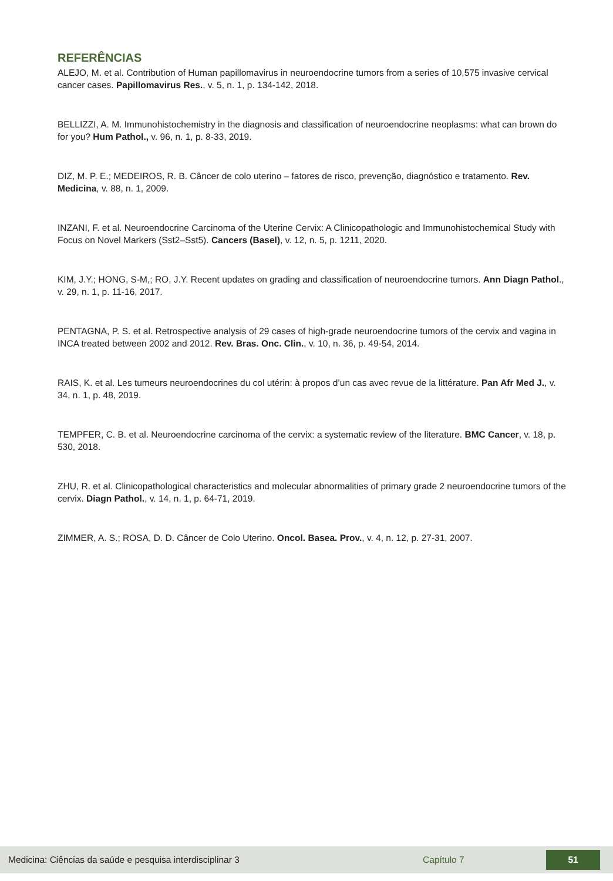REFERÊNCIAS
ALEJO, M. et al. Contribution of Human papillomavirus in neuroendocrine tumors from a series of 10,575 invasive cervical cancer cases. Papillomavirus Res., v. 5, n. 1, p. 134-142, 2018.
BELLIZZI, A. M. Immunohistochemistry in the diagnosis and classification of neuroendocrine neoplasms: what can brown do for you? Hum Pathol., v. 96, n. 1, p. 8-33, 2019.
DIZ, M. P. E.; MEDEIROS, R. B. Câncer de colo uterino – fatores de risco, prevenção, diagnóstico e tratamento. Rev. Medicina, v. 88, n. 1, 2009.
INZANI, F. et al. Neuroendocrine Carcinoma of the Uterine Cervix: A Clinicopathologic and Immunohistochemical Study with Focus on Novel Markers (Sst2–Sst5). Cancers (Basel), v. 12, n. 5, p. 1211, 2020.
KIM, J.Y.; HONG, S-M,; RO, J.Y. Recent updates on grading and classification of neuroendocrine tumors. Ann Diagn Pathol., v. 29, n. 1, p. 11-16, 2017.
PENTAGNA, P. S. et al. Retrospective analysis of 29 cases of high-grade neuroendocrine tumors of the cervix and vagina in INCA treated between 2002 and 2012. Rev. Bras. Onc. Clin., v. 10, n. 36, p. 49-54, 2014.
RAIS, K. et al. Les tumeurs neuroendocrines du col utérin: à propos d’un cas avec revue de la littérature. Pan Afr Med J., v. 34, n. 1, p. 48, 2019.
TEMPFER, C. B. et al. Neuroendocrine carcinoma of the cervix: a systematic review of the literature. BMC Cancer, v. 18, p. 530, 2018.
ZHU, R. et al. Clinicopathological characteristics and molecular abnormalities of primary grade 2 neuroendocrine tumors of the cervix. Diagn Pathol., v. 14, n. 1, p. 64-71, 2019.
ZIMMER, A. S.; ROSA, D. D. Câncer de Colo Uterino. Oncol. Basea. Prov., v. 4, n. 12, p. 27-31, 2007.
Medicina: Ciências da saúde e pesquisa interdisciplinar 3 Capítulo 7 51